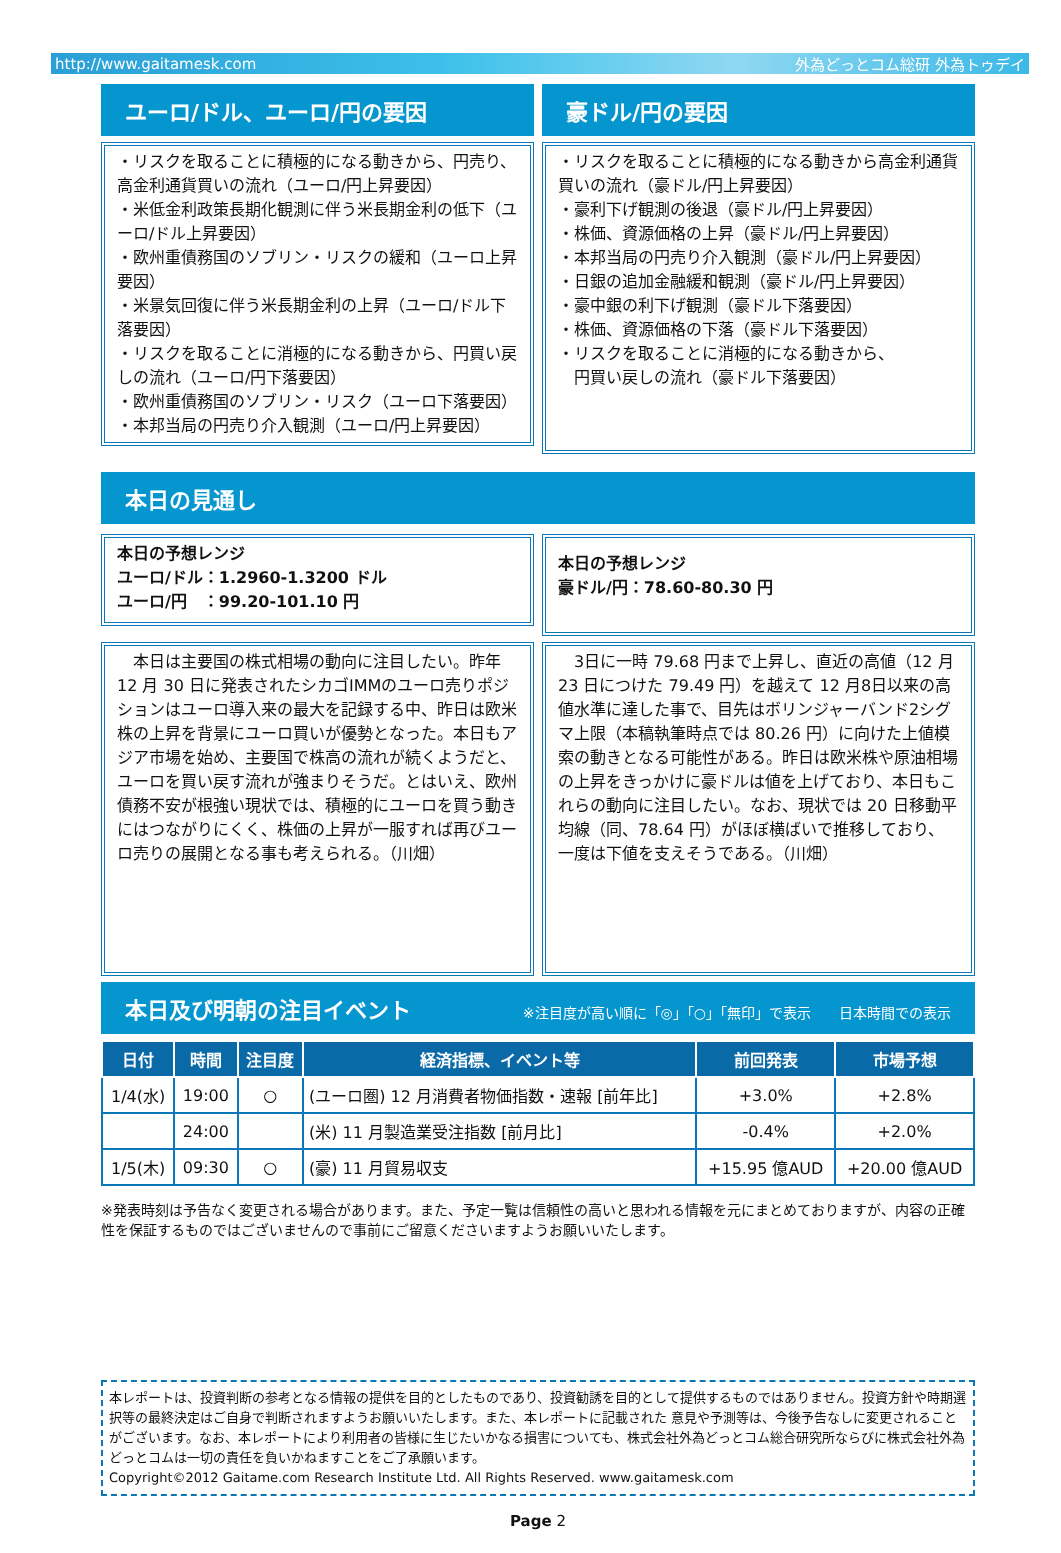http://www.gaitamesk.com 外為どっとコム総研 外為トゥデイ
ユーロ/ドル、ユーロ/円の要因
・リスクを取ることに積極的になる動きから、円売り、高金利通貨買いの流れ（ユーロ/円上昇要因）
・米低金利政策長期化観測に伴う米長期金利の低下（ユーロ/ドル上昇要因）
・欧州重債務国のソブリン・リスクの緩和（ユーロ上昇要因）
・米景気回復に伴う米長期金利の上昇（ユーロ/ドル下落要因）
・リスクを取ることに消極的になる動きから、円買い戻しの流れ（ユーロ/円下落要因）
・欧州重債務国のソブリン・リスク（ユーロ下落要因）
・本邦当局の円売り介入観測（ユーロ/円上昇要因）
豪ドル/円の要因
・リスクを取ることに積極的になる動きから高金利通貨買いの流れ（豪ドル/円上昇要因）
・豪利下げ観測の後退（豪ドル/円上昇要因）
・株価、資源価格の上昇（豪ドル/円上昇要因）
・本邦当局の円売り介入観測（豪ドル/円上昇要因）
・日銀の追加金融緩和観測（豪ドル/円上昇要因）
・豪中銀の利下げ観測（豪ドル下落要因）
・株価、資源価格の下落（豪ドル下落要因）
・リスクを取ることに消極的になる動きから、
　円買い戻しの流れ（豪ドル下落要因）
本日の見通し
本日の予想レンジ
ユーロ/ドル：1.2960-1.3200 ドル
ユーロ/円　：99.20-101.10 円
本日の予想レンジ
豪ドル/円：78.60-80.30 円
　本日は主要国の株式相場の動向に注目したい。昨年 12 月 30 日に発表されたシカゴIMMのユーロ売りポジションはユーロ導入来の最大を記録する中、昨日は欧米株の上昇を背景にユーロ買いが優勢となった。本日もアジア市場を始め、主要国で株高の流れが続くようだと、ユーロを買い戻す流れが強まりそうだ。とはいえ、欧州債務不安が根強い現状では、積極的にユーロを買う動きにはつながりにくく、株価の上昇が一服すれば再びユーロ売りの展開となる事も考えられる。（川畑）
　3日に一時 79.68 円まで上昇し、直近の高値（12 月 23 日につけた 79.49 円）を越えて 12 月8日以来の高値水準に達した事で、目先はボリンジャーバンド2シグマ上限（本稿執筆時点では 80.26 円）に向けた上値模索の動きとなる可能性がある。昨日は欧米株や原油相場の上昇をきっかけに豪ドルは値を上げており、本日もこれらの動向に注目したい。なお、現状では 20 日移動平均線（同、78.64 円）がほぼ横ばいで推移しており、一度は下値を支えそうである。（川畑）
本日及び明朝の注目イベント ※注目度が高い順に「◎」「○」「無印」で表示　　日本時間での表示
| 日付 | 時間 | 注目度 | 経済指標、イベント等 | 前回発表 | 市場予想 |
| --- | --- | --- | --- | --- | --- |
| 1/4(水) | 19:00 | ○ | (ユーロ圏) 12 月消費者物価指数・速報 [前年比] | +3.0% | +2.8% |
| | 24:00 | | (米) 11 月製造業受注指数 [前月比] | -0.4% | +2.0% |
| 1/5(木) | 09:30 | ○ | (豪) 11 月貿易収支 | +15.95 億AUD | +20.00 億AUD |
※発表時刻は予告なく変更される場合があります。また、予定一覧は信頼性の高いと思われる情報を元にまとめておりますが、内容の正確性を保証するものではございませんので事前にご留意くださいますようお願いいたします。
本レポートは、投資判断の参考となる情報の提供を目的としたものであり、投資勧誘を目的として提供するものではありません。投資方針や時期選択等の最終決定はご自身で判断されますようお願いいたします。また、本レポートに記載された 意見や予測等は、今後予告なしに変更されることがございます。なお、本レポートにより利用者の皆様に生じたいかなる損害についても、株式会社外為どっとコム総合研究所ならびに株式会社外為どっとコムは一切の責任を負いかねますことをご了承願います。
Copyright©2012 Gaitame.com Research Institute Ltd. All Rights Reserved. www.gaitamesk.com
Page 2